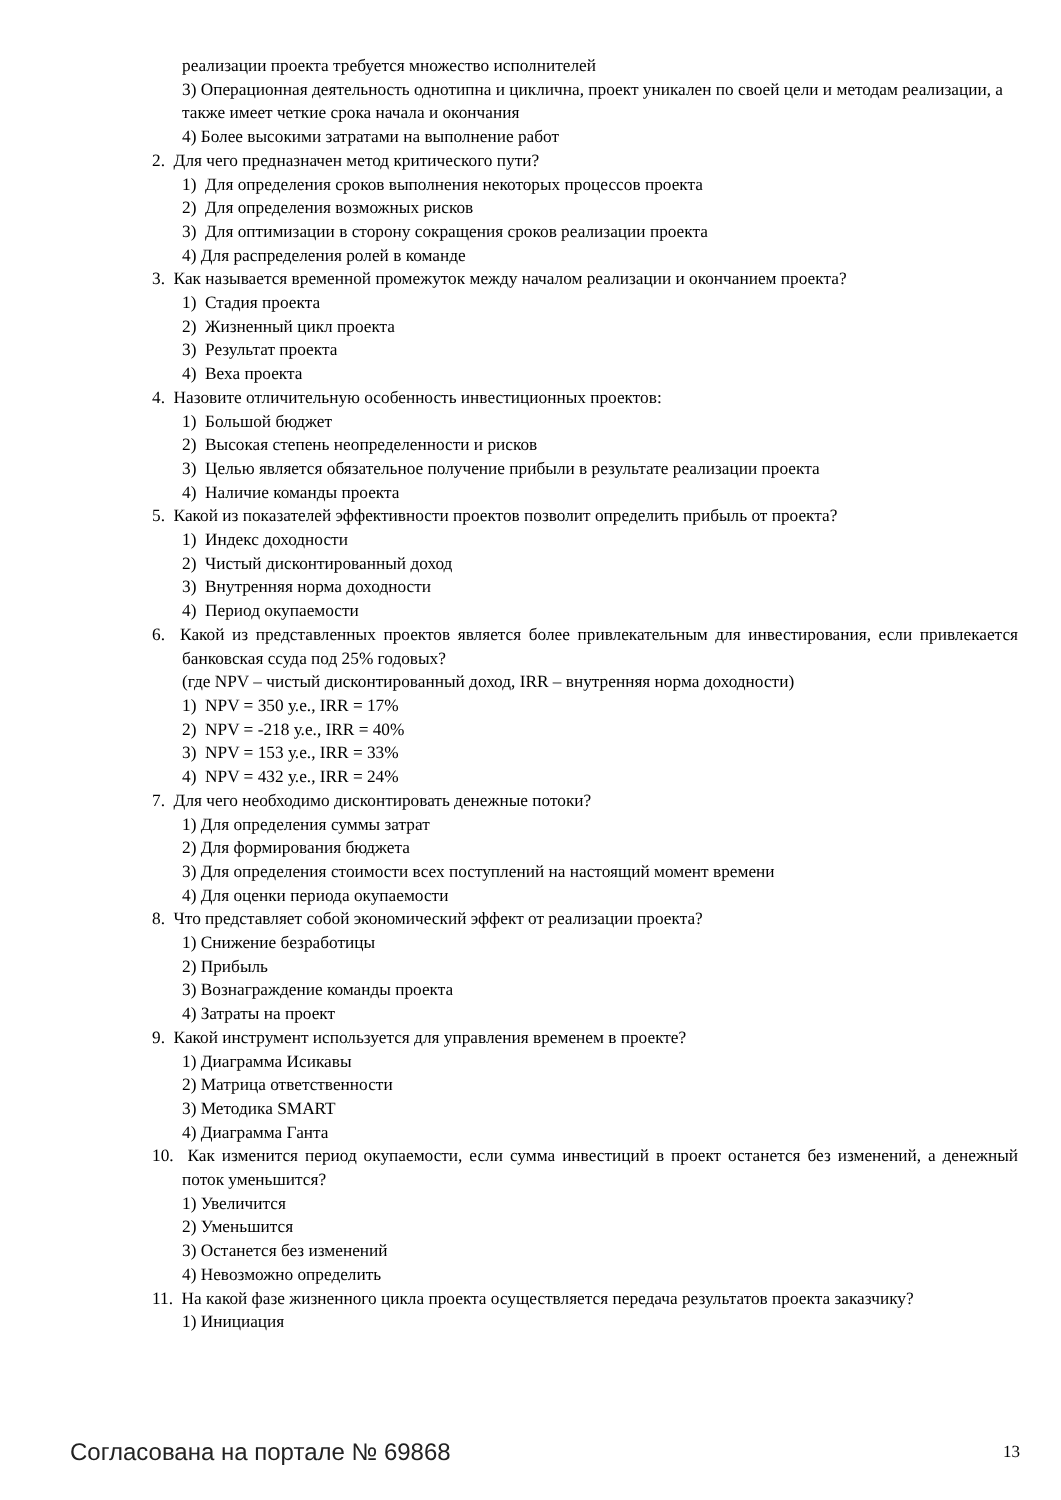реализации проекта требуется множество исполнителей
3) Операционная деятельность однотипна и циклична, проект уникален по своей цели и методам реализации, а также имеет четкие срока начала и окончания
4) Более высокими затратами на выполнение работ
2. Для чего предназначен метод критического пути?
1) Для определения сроков выполнения некоторых процессов проекта
2) Для определения возможных рисков
3) Для оптимизации в сторону сокращения сроков реализации проекта
4) Для распределения ролей в команде
3. Как называется временной промежуток между началом реализации и окончанием проекта?
1) Стадия проекта
2) Жизненный цикл проекта
3) Результат проекта
4) Веха проекта
4. Назовите отличительную особенность инвестиционных проектов:
1) Большой бюджет
2) Высокая степень неопределенности и рисков
3) Целью является обязательное получение прибыли в результате реализации проекта
4) Наличие команды проекта
5. Какой из показателей эффективности проектов позволит определить прибыль от проекта?
1) Индекс доходности
2) Чистый дисконтированный доход
3) Внутренняя норма доходности
4) Период окупаемости
6. Какой из представленных проектов является более привлекательным для инвестирования, если привлекается банковская ссуда под 25% годовых?
(где NPV – чистый дисконтированный доход, IRR – внутренняя норма доходности)
1) NPV = 350 у.е., IRR = 17%
2) NPV = -218 у.е., IRR = 40%
3) NPV = 153 у.е., IRR = 33%
4) NPV = 432 у.е., IRR = 24%
7. Для чего необходимо дисконтировать денежные потоки?
1) Для определения суммы затрат
2) Для формирования бюджета
3) Для определения стоимости всех поступлений на настоящий момент времени
4) Для оценки периода окупаемости
8. Что представляет собой экономический эффект от реализации проекта?
1) Снижение безработицы
2) Прибыль
3) Вознаграждение команды проекта
4) Затраты на проект
9. Какой инструмент используется для управления временем в проекте?
1) Диаграмма Исикавы
2) Матрица ответственности
3) Методика SMART
4) Диаграмма Ганта
10. Как изменится период окупаемости, если сумма инвестиций в проект останется без изменений, а денежный поток уменьшится?
1) Увеличится
2) Уменьшится
3) Останется без изменений
4) Невозможно определить
11. На какой фазе жизненного цикла проекта осуществляется передача результатов проекта заказчику?
1) Инициация
Согласована на портале № 69868 13